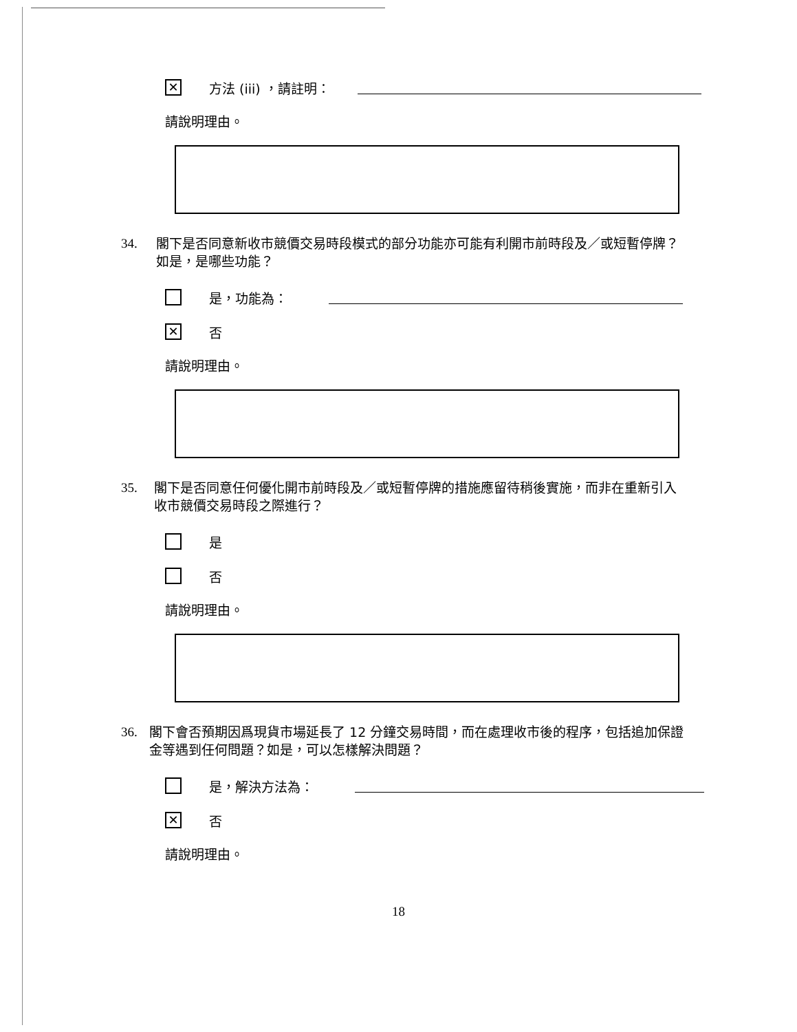✕
方法 (iii) ，請註明：
請說明理由。
34. 閣下是否同意新收市競價交易時段模式的部分功能亦可能有利開市前時段及／或短暫停牌？如是，是哪些功能？
是，功能為：
✕
否
請說明理由。
35. 閣下是否同意任何優化開市前時段及／或短暫停牌的措施應留待稍後實施，而非在重新引入收市競價交易時段之際進行？
是
否
請說明理由。
36. 閣下會否預期因爲現貨市場延長了 12 分鐘交易時間，而在處理收市後的程序，包括追加保證金等遇到任何問題？如是，可以怎樣解決問題？
是，解決方法為：
✕
否
請說明理由。
18